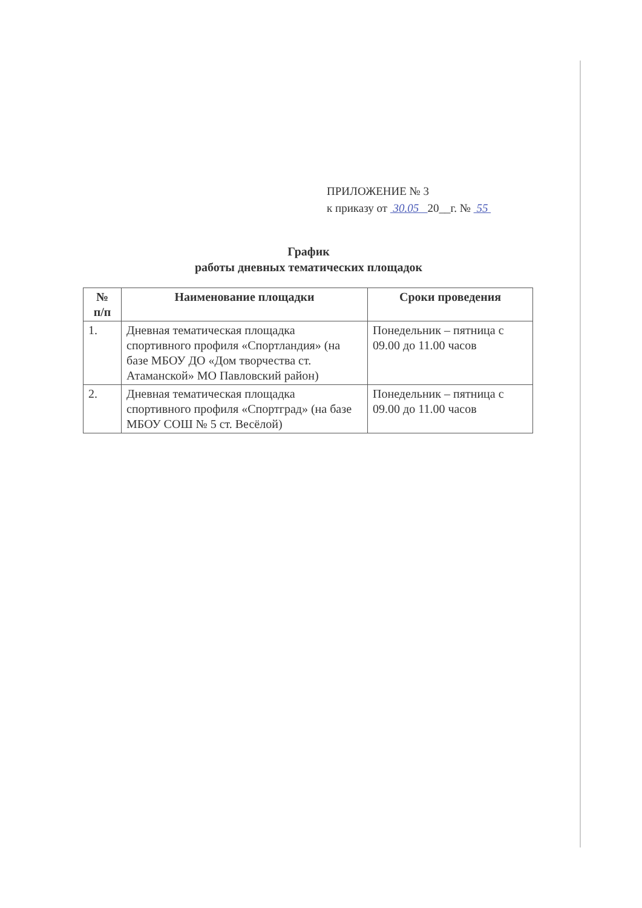ПРИЛОЖЕНИЕ № 3
к приказу от 30.05 20__г. № 55
График
работы дневных тематических площадок
| № п/п | Наименование площадки | Сроки проведения |
| --- | --- | --- |
| 1. | Дневная тематическая площадка спортивного профиля «Спортландия» (на базе МБОУ ДО «Дом творчества ст. Атаманской» МО Павловский район) | Понедельник – пятница с 09.00 до 11.00 часов |
| 2. | Дневная тематическая площадка спортивного профиля «Спортград» (на базе МБОУ СОШ № 5 ст. Весёлой) | Понедельник – пятница с 09.00 до 11.00 часов |